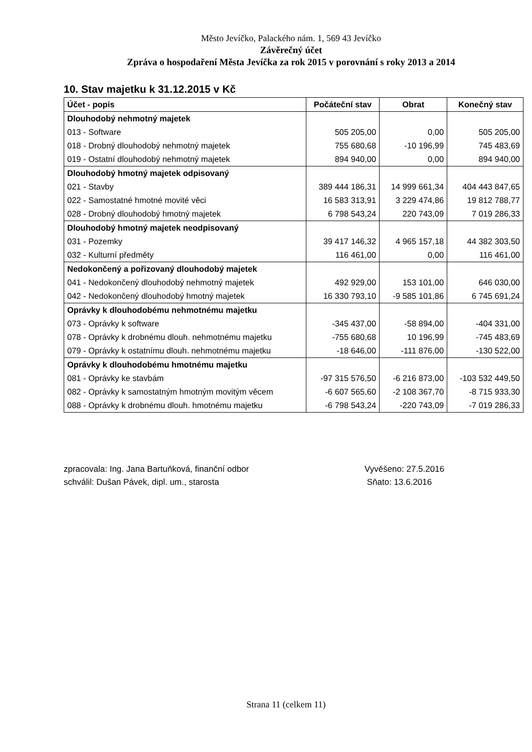Město Jevíčko, Palackého nám. 1, 569 43 Jevíčko
Závěrečný účet
Zpráva o hospodaření Města Jevíčka za rok 2015 v porovnání s roky 2013 a 2014
10. Stav majetku k 31.12.2015 v Kč
| Účet - popis | Počáteční stav | Obrat | Konečný stav |
| --- | --- | --- | --- |
| Dlouhodobý nehmotný majetek | | | |
| 013 - Software | 505 205,00 | 0,00 | 505 205,00 |
| 018 - Drobný dlouhodobý nehmotný majetek | 755 680,68 | -10 196,99 | 745 483,69 |
| 019 - Ostatní dlouhodobý nehmotný majetek | 894 940,00 | 0,00 | 894 940,00 |
| Dlouhodobý hmotný majetek odpisovaný | | | |
| 021 - Stavby | 389 444 186,31 | 14 999 661,34 | 404 443 847,65 |
| 022 - Samostatné hmotné movité věci | 16 583 313,91 | 3 229 474,86 | 19 812 788,77 |
| 028 - Drobný dlouhodobý hmotný majetek | 6 798 543,24 | 220 743,09 | 7 019 286,33 |
| Dlouhodobý hmotný majetek neodpisovaný | | | |
| 031 - Pozemky | 39 417 146,32 | 4 965 157,18 | 44 382 303,50 |
| 032 - Kulturní předměty | 116 461,00 | 0,00 | 116 461,00 |
| Nedokončený a pořizovaný dlouhodobý majetek | | | |
| 041 - Nedokončený dlouhodobý nehmotný majetek | 492 929,00 | 153 101,00 | 646 030,00 |
| 042 - Nedokončený dlouhodobý hmotný majetek | 16 330 793,10 | -9 585 101,86 | 6 745 691,24 |
| Oprávky k dlouhodobému nehmotnému majetku | | | |
| 073 - Oprávky k software | -345 437,00 | -58 894,00 | -404 331,00 |
| 078 - Oprávky k drobnému dlouh. nehmotnému majetku | -755 680,68 | 10 196,99 | -745 483,69 |
| 079 - Oprávky k ostatnímu dlouh. nehmotnému majetku | -18 646,00 | -111 876,00 | -130 522,00 |
| Oprávky k dlouhodobému hmotnému majetku | | | |
| 081 - Oprávky ke stavbám | -97 315 576,50 | -6 216 873,00 | -103 532 449,50 |
| 082 - Oprávky k samostatným hmotným movitým věcem | -6 607 565,60 | -2 108 367,70 | -8 715 933,30 |
| 088 - Oprávky k drobnému dlouh. hmotnému majetku | -6 798 543,24 | -220 743,09 | -7 019 286,33 |
zpracovala: Ing. Jana Bartuňková, finanční odbor
schválil: Dušan Pávek, dipl. um., starosta
Vyvěšeno: 27.5.2016
Sňato: 13.6.2016
Strana 11 (celkem 11)